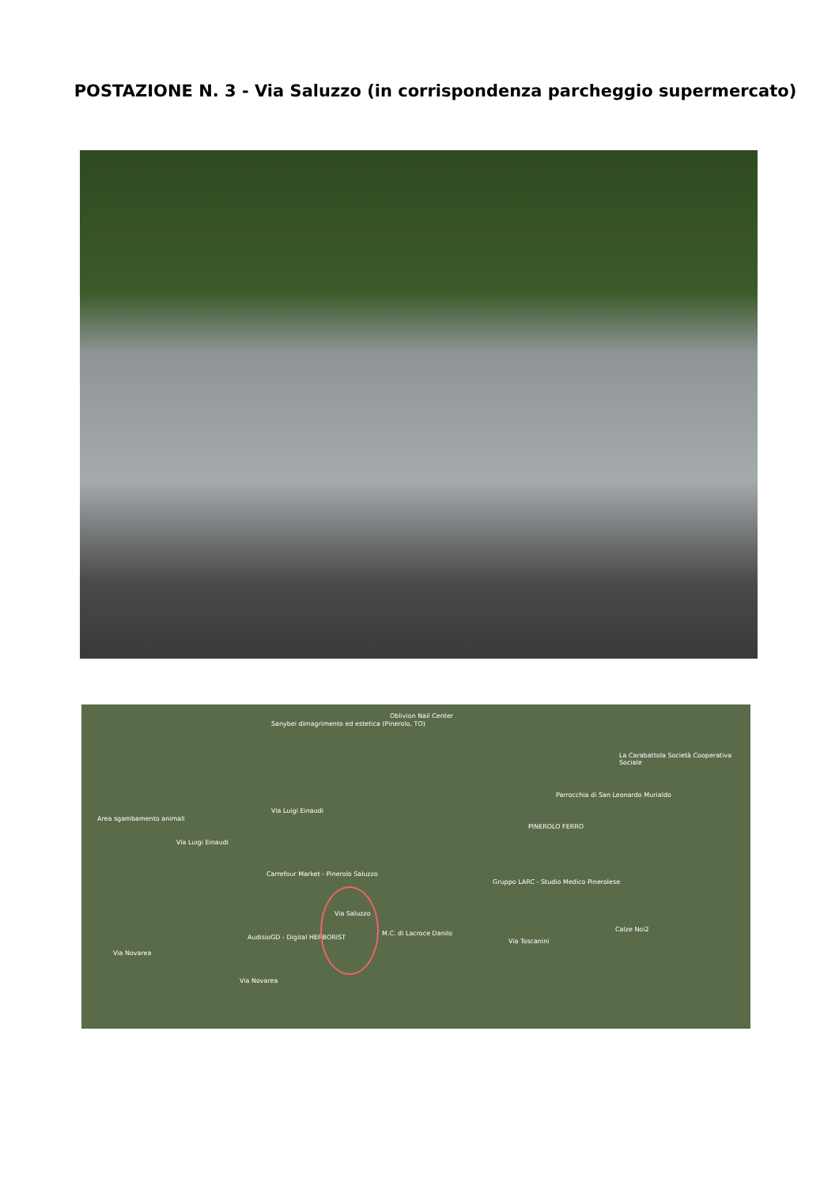POSTAZIONE N. 3 - Via Saluzzo (in corrispondenza parcheggio supermercato)
Via Luigi Einaudi
Via Luigi Einaudi
Carrefour Market - Pinerolo Saluzzo
AudisioGD - Digital HERBORIST
Via Novarea
Via Novarea
Via Saluzzo
M.C. di Lacroce Danilo
Gruppo LARC - Studio Medico Pinerolese
PINEROLO FERRO
Parrocchia di San Leonardo Murialdo
Calze Noi2
Oblivion Nail Center
Sanybei dimagrimento ed estetica (Pinerolo, TO)
Area sgambamento animali
La Carabattola Società Cooperativa Sociale
Via Toscanini